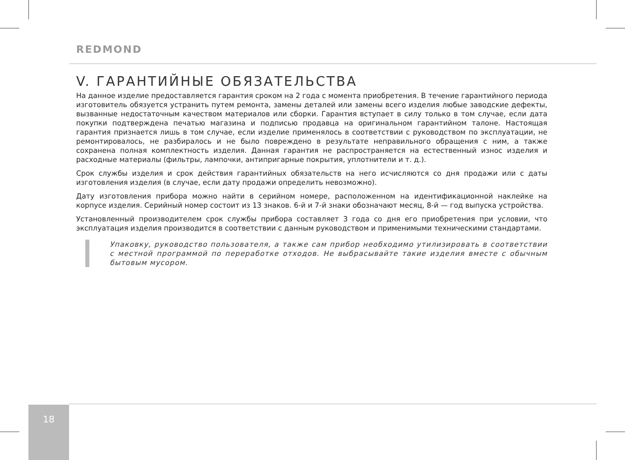REDMOND
V. ГАРАНТИЙНЫЕ ОБЯЗАТЕЛЬСТВА
На данное изделие предоставляется гарантия сроком на 2 года с момента приобретения. В течение гарантийного периода изготовитель обязуется устранить путем ремонта, замены деталей или замены всего изделия любые заводские дефекты, вызванные недостаточным качеством материалов или сборки. Гарантия вступает в силу только в том случае, если дата покупки подтверждена печатью магазина и подписью продавца на оригинальном гарантийном талоне. Настоящая гарантия признается лишь в том случае, если изделие применялось в соответствии с руководством по эксплуатации, не ремонтировалось, не разбиралось и не было повреждено в результате неправильного обращения с ним, а также сохранена полная комплектность изделия. Данная гарантия не распространяется на естественный износ изделия и расходные материалы (фильтры, лампочки, антипригарные покрытия, уплотнители и т. д.).
Срок службы изделия и срок действия гарантийных обязательств на него исчисляются со дня продажи или с даты изготовления изделия (в случае, если дату продажи определить невозможно).
Дату изготовления прибора можно найти в серийном номере, расположенном на идентификационной наклейке на корпусе изделия. Серийный номер состоит из 13 знаков. 6-й и 7-й знаки обозначают месяц, 8-й — год выпуска устройства.
Установленный производителем срок службы прибора составляет 3 года со дня его приобретения при условии, что эксплуатация изделия производится в соответствии с данным руководством и применимыми техническими стандартами.
Упаковку, руководство пользователя, а также сам прибор необходимо утилизировать в соответствии с местной программой по переработке отходов. Не выбрасывайте такие изделия вместе с обычным бытовым мусором.
18